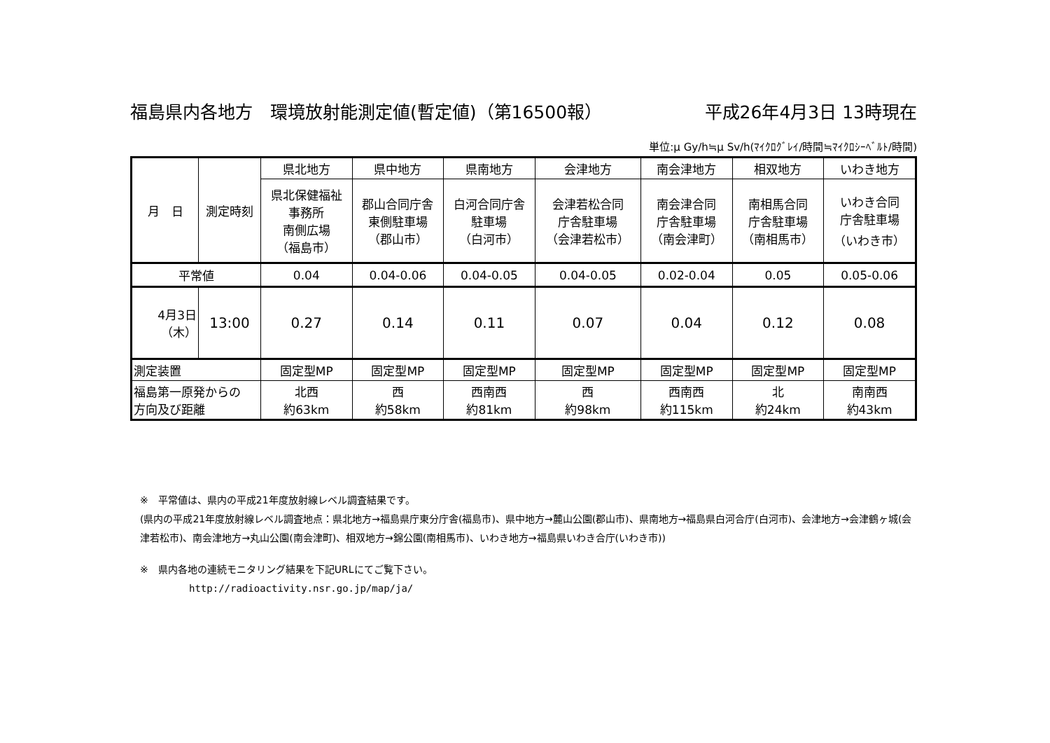福島県内各地方　環境放射能測定値(暫定値)（第16500報） 平成26年4月3日 13時現在
単位:μ Gy/h≒μ Sv/h(ﾏｲｸﾛｸﾞﾚｲ/時間≒ﾏｲｸﾛｼｰﾍﾞﾙﾄ/時間)
| 月 日 | 測定時刻 | 県北地方 | 県中地方 | 県南地方 | 会津地方 | 南会津地方 | 相双地方 | いわき地方 |
| --- | --- | --- | --- | --- | --- | --- | --- | --- |
| | | 県北保健福祉 事務所 南側広場 （福島市） | 郡山合同庁舎 東側駐車場 （郡山市） | 白河合同庁舎 駐車場 （白河市） | 会津若松合同 庁舎駐車場 （会津若松市） | 南会津合同 庁舎駐車場 （南会津町） | 南相馬合同 庁舎駐車場 （南相馬市） | いわき合同 庁舎駐車場 （いわき市） |
| 平常値 | | 0.04 | 0.04-0.06 | 0.04-0.05 | 0.04-0.05 | 0.02-0.04 | 0.05 | 0.05-0.06 |
| 4月3日 （木） | 13:00 | 0.27 | 0.14 | 0.11 | 0.07 | 0.04 | 0.12 | 0.08 |
| 測定装置 | | 固定型MP | 固定型MP | 固定型MP | 固定型MP | 固定型MP | 固定型MP | 固定型MP |
| 福島第一原発からの 方向及び距離 | | 北西 約63km | 西 約58km | 西南西 約81km | 西 約98km | 西南西 約115km | 北 約24km | 南南西 約43km |
※　平常値は、県内の平成21年度放射線レベル調査結果です。
(県内の平成21年度放射線レベル調査地点：県北地方→福島県庁東分庁舎(福島市)、県中地方→麓山公園(郡山市)、県南地方→福島県白河合庁(白河市)、会津地方→会津鶴ヶ城(会津若松市)、南会津地方→丸山公園(南会津町)、相双地方→錦公園(南相馬市)、いわき地方→福島県いわき合庁(いわき市))
※　県内各地の連続モニタリング結果を下記URLにてご覧下さい。
http://radioactivity.nsr.go.jp/map/ja/